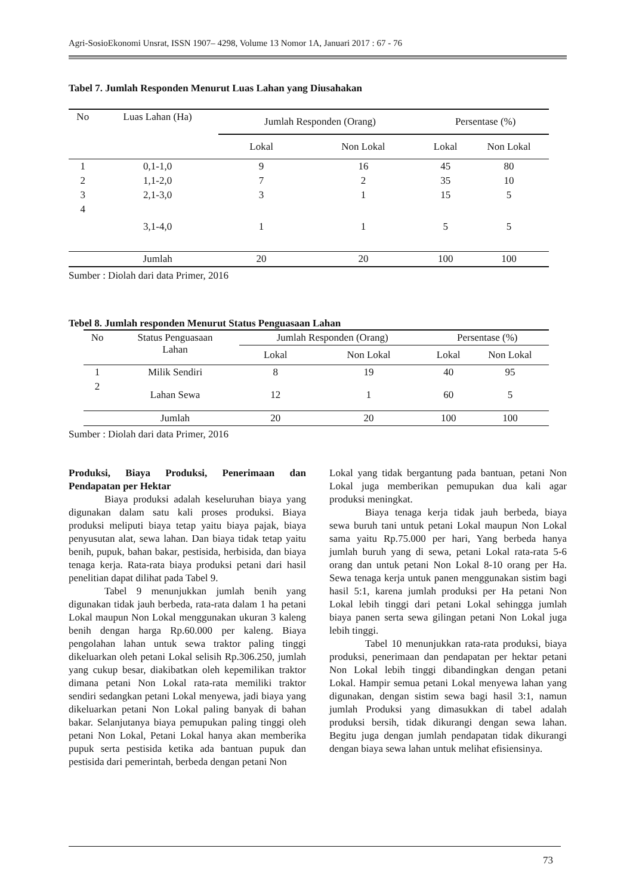Agri-SosioEkonomi Unsrat, ISSN 1907– 4298, Volume 13 Nomor 1A, Januari 2017 : 67 - 76
Tabel 7. Jumlah Responden Menurut Luas Lahan yang Diusahakan
| No | Luas Lahan (Ha) | Jumlah Responden (Orang) | | Persentase (%) | |
| --- | --- | --- | --- | --- | --- |
| | | Lokal | Non Lokal | Lokal | Non Lokal |
| 1 | 0,1-1,0 | 9 | 16 | 45 | 80 |
| 2 | 1,1-2,0 | 7 | 2 | 35 | 10 |
| 3 | 2,1-3,0 | 3 | 1 | 15 | 5 |
| 4 | 3,1-4,0 | 1 | 1 | 5 | 5 |
| | Jumlah | 20 | 20 | 100 | 100 |
Sumber : Diolah dari data Primer, 2016
Tebel 8. Jumlah responden Menurut Status Penguasaan Lahan
| No | Status Penguasaan Lahan | Jumlah Responden (Orang) | | Persentase (%) | |
| --- | --- | --- | --- | --- | --- |
| | | Lokal | Non Lokal | Lokal | Non Lokal |
| 1 | Milik Sendiri | 8 | 19 | 40 | 95 |
| 2 | Lahan Sewa | 12 | 1 | 60 | 5 |
| | Jumlah | 20 | 20 | 100 | 100 |
Sumber : Diolah dari data Primer, 2016
Produksi, Biaya Produksi, Penerimaan dan Pendapatan per Hektar
Biaya produksi adalah keseluruhan biaya yang digunakan dalam satu kali proses produksi. Biaya produksi meliputi biaya tetap yaitu biaya pajak, biaya penyusutan alat, sewa lahan. Dan biaya tidak tetap yaitu benih, pupuk, bahan bakar, pestisida, herbisida, dan biaya tenaga kerja. Rata-rata biaya produksi petani dari hasil penelitian dapat dilihat pada Tabel 9.
Tabel 9 menunjukkan jumlah benih yang digunakan tidak jauh berbeda, rata-rata dalam 1 ha petani Lokal maupun Non Lokal menggunakan ukuran 3 kaleng benih dengan harga Rp.60.000 per kaleng. Biaya pengolahan lahan untuk sewa traktor paling tinggi dikeluarkan oleh petani Lokal selisih Rp.306.250, jumlah yang cukup besar, diakibatkan oleh kepemilikan traktor dimana petani Non Lokal rata-rata memiliki traktor sendiri sedangkan petani Lokal menyewa, jadi biaya yang dikeluarkan petani Non Lokal paling banyak di bahan bakar. Selanjutanya biaya pemupukan paling tinggi oleh petani Non Lokal, Petani Lokal hanya akan memberika pupuk serta pestisida ketika ada bantuan pupuk dan pestisida dari pemerintah, berbeda dengan petani Non
Lokal yang tidak bergantung pada bantuan, petani Non Lokal juga memberikan pemupukan dua kali agar produksi meningkat.
Biaya tenaga kerja tidak jauh berbeda, biaya sewa buruh tani untuk petani Lokal maupun Non Lokal sama yaitu Rp.75.000 per hari, Yang berbeda hanya jumlah buruh yang di sewa, petani Lokal rata-rata 5-6 orang dan untuk petani Non Lokal 8-10 orang per Ha. Sewa tenaga kerja untuk panen menggunakan sistim bagi hasil 5:1, karena jumlah produksi per Ha petani Non Lokal lebih tinggi dari petani Lokal sehingga jumlah biaya panen serta sewa gilingan petani Non Lokal juga lebih tinggi.
Tabel 10 menunjukkan rata-rata produksi, biaya produksi, penerimaan dan pendapatan per hektar petani Non Lokal lebih tinggi dibandingkan dengan petani Lokal. Hampir semua petani Lokal menyewa lahan yang digunakan, dengan sistim sewa bagi hasil 3:1, namun jumlah Produksi yang dimasukkan di tabel adalah produksi bersih, tidak dikurangi dengan sewa lahan. Begitu juga dengan jumlah pendapatan tidak dikurangi dengan biaya sewa lahan untuk melihat efisiensinya.
73